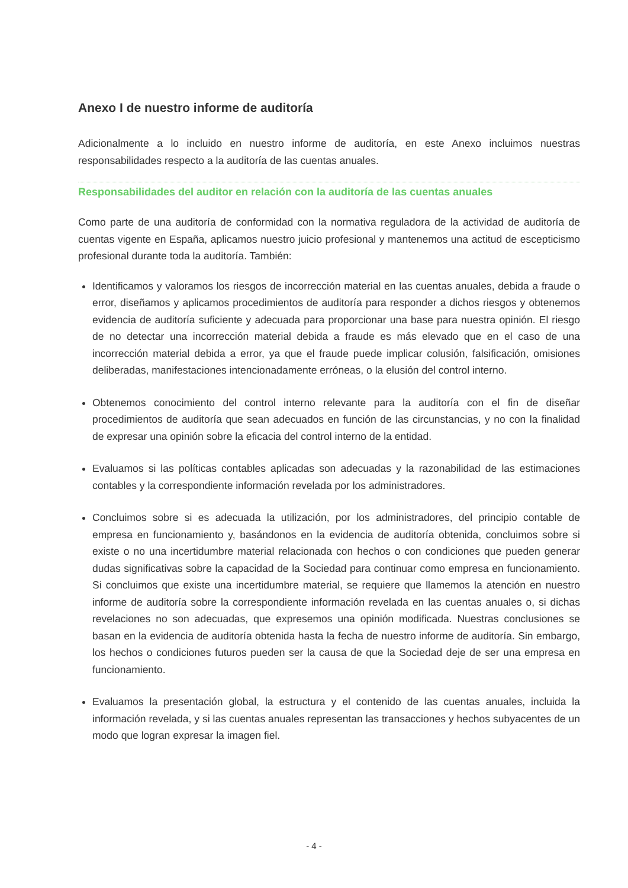Anexo I de nuestro informe de auditoría
Adicionalmente a lo incluido en nuestro informe de auditoría, en este Anexo incluimos nuestras responsabilidades respecto a la auditoría de las cuentas anuales.
Responsabilidades del auditor en relación con la auditoría de las cuentas anuales
Como parte de una auditoría de conformidad con la normativa reguladora de la actividad de auditoría de cuentas vigente en España, aplicamos nuestro juicio profesional y mantenemos una actitud de escepticismo profesional durante toda la auditoría. También:
Identificamos y valoramos los riesgos de incorrección material en las cuentas anuales, debida a fraude o error, diseñamos y aplicamos procedimientos de auditoría para responder a dichos riesgos y obtenemos evidencia de auditoría suficiente y adecuada para proporcionar una base para nuestra opinión. El riesgo de no detectar una incorrección material debida a fraude es más elevado que en el caso de una incorrección material debida a error, ya que el fraude puede implicar colusión, falsificación, omisiones deliberadas, manifestaciones intencionadamente erróneas, o la elusión del control interno.
Obtenemos conocimiento del control interno relevante para la auditoría con el fin de diseñar procedimientos de auditoría que sean adecuados en función de las circunstancias, y no con la finalidad de expresar una opinión sobre la eficacia del control interno de la entidad.
Evaluamos si las políticas contables aplicadas son adecuadas y la razonabilidad de las estimaciones contables y la correspondiente información revelada por los administradores.
Concluimos sobre si es adecuada la utilización, por los administradores, del principio contable de empresa en funcionamiento y, basándonos en la evidencia de auditoría obtenida, concluimos sobre si existe o no una incertidumbre material relacionada con hechos o con condiciones que pueden generar dudas significativas sobre la capacidad de la Sociedad para continuar como empresa en funcionamiento. Si concluimos que existe una incertidumbre material, se requiere que llamemos la atención en nuestro informe de auditoría sobre la correspondiente información revelada en las cuentas anuales o, si dichas revelaciones no son adecuadas, que expresemos una opinión modificada. Nuestras conclusiones se basan en la evidencia de auditoría obtenida hasta la fecha de nuestro informe de auditoría. Sin embargo, los hechos o condiciones futuros pueden ser la causa de que la Sociedad deje de ser una empresa en funcionamiento.
Evaluamos la presentación global, la estructura y el contenido de las cuentas anuales, incluida la información revelada, y si las cuentas anuales representan las transacciones y hechos subyacentes de un modo que logran expresar la imagen fiel.
- 4 -